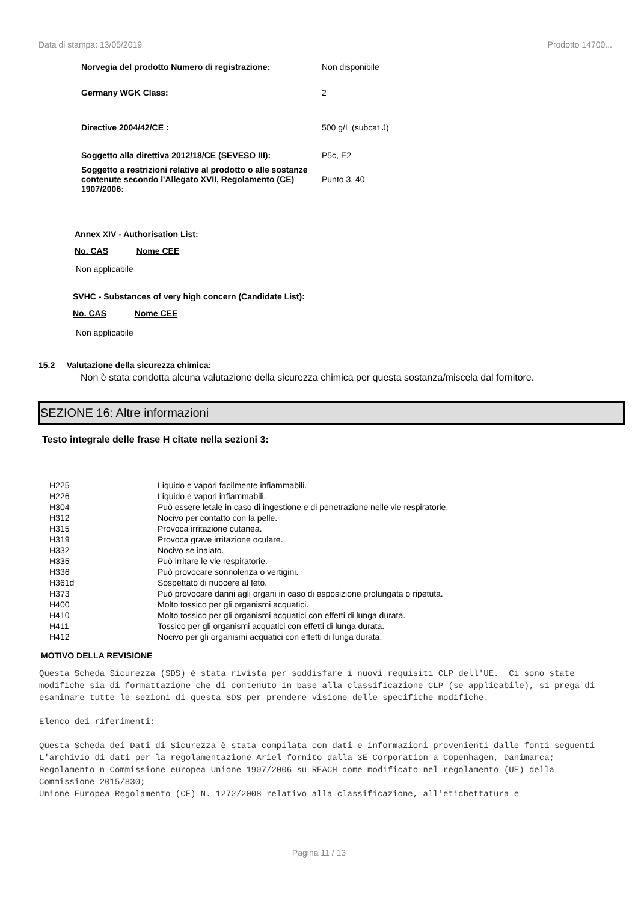Data di stampa: 13/05/2019 Prodotto 14700...
| Norvegia del prodotto Numero di registrazione: | Non disponibile |
| Germany WGK Class: | 2 |
| Directive 2004/42/CE : | 500 g/L (subcat J) |
| Soggetto alla direttiva 2012/18/CE (SEVESO III): | P5c, E2 |
| Soggetto a restrizioni relative al prodotto o alle sostanze contenute secondo l'Allegato XVII, Regolamento (CE) 1907/2006: | Punto 3, 40 |
Annex XIV - Authorisation List:
No. CAS Nome CEE
Non applicabile
SVHC - Substances of very high concern (Candidate List):
No. CAS Nome CEE
Non applicabile
15.2 Valutazione della sicurezza chimica:
Non è stata condotta alcuna valutazione della sicurezza chimica per questa sostanza/miscela dal fornitore.
SEZIONE 16: Altre informazioni
Testo integrale delle frase H citate nella sezioni 3:
| H225 | Liquido e vapori facilmente infiammabili. |
| H226 | Liquido e vapori infiammabili. |
| H304 | Può essere letale in caso di ingestione e di penetrazione nelle vie respiratorie. |
| H312 | Nocivo per contatto con la pelle. |
| H315 | Provoca irritazione cutanea. |
| H319 | Provoca grave irritazione oculare. |
| H332 | Nocivo se inalato. |
| H335 | Può irritare le vie respiratorie. |
| H336 | Può provocare sonnolenza o vertigini. |
| H361d | Sospettato di nuocere al feto. |
| H373 | Può provocare danni agli organi in caso di esposizione prolungata o ripetuta. |
| H400 | Molto tossico per gli organismi acquatici. |
| H410 | Molto tossico per gli organismi acquatici con effetti di lunga durata. |
| H411 | Tossico per gli organismi acquatici con effetti di lunga durata. |
| H412 | Nocivo per gli organismi acquatici con effetti di lunga durata. |
MOTIVO DELLA REVISIONE
Questa Scheda Sicurezza (SDS) è stata rivista per soddisfare i nuovi requisiti CLP dell'UE. Ci sono state modifiche sia di formattazione che di contenuto in base alla classificazione CLP (se applicabile), si prega di esaminare tutte le sezioni di questa SDS per prendere visione delle specifiche modifiche. Elenco dei riferimenti: Questa Scheda dei Dati di Sicurezza è stata compilata con dati e informazioni provenienti dalle fonti seguenti L'archivio di dati per la regolamentazione Ariel fornito dalla 3E Corporation a Copenhagen, Danimarca; Regolamento n Commissione europea Unione 1907/2006 su REACH come modificato nel regolamento (UE) della Commissione 2015/830; Unione Europea Regolamento (CE) N. 1272/2008 relativo alla classificazione, all'etichettatura e
Pagina 11 / 13